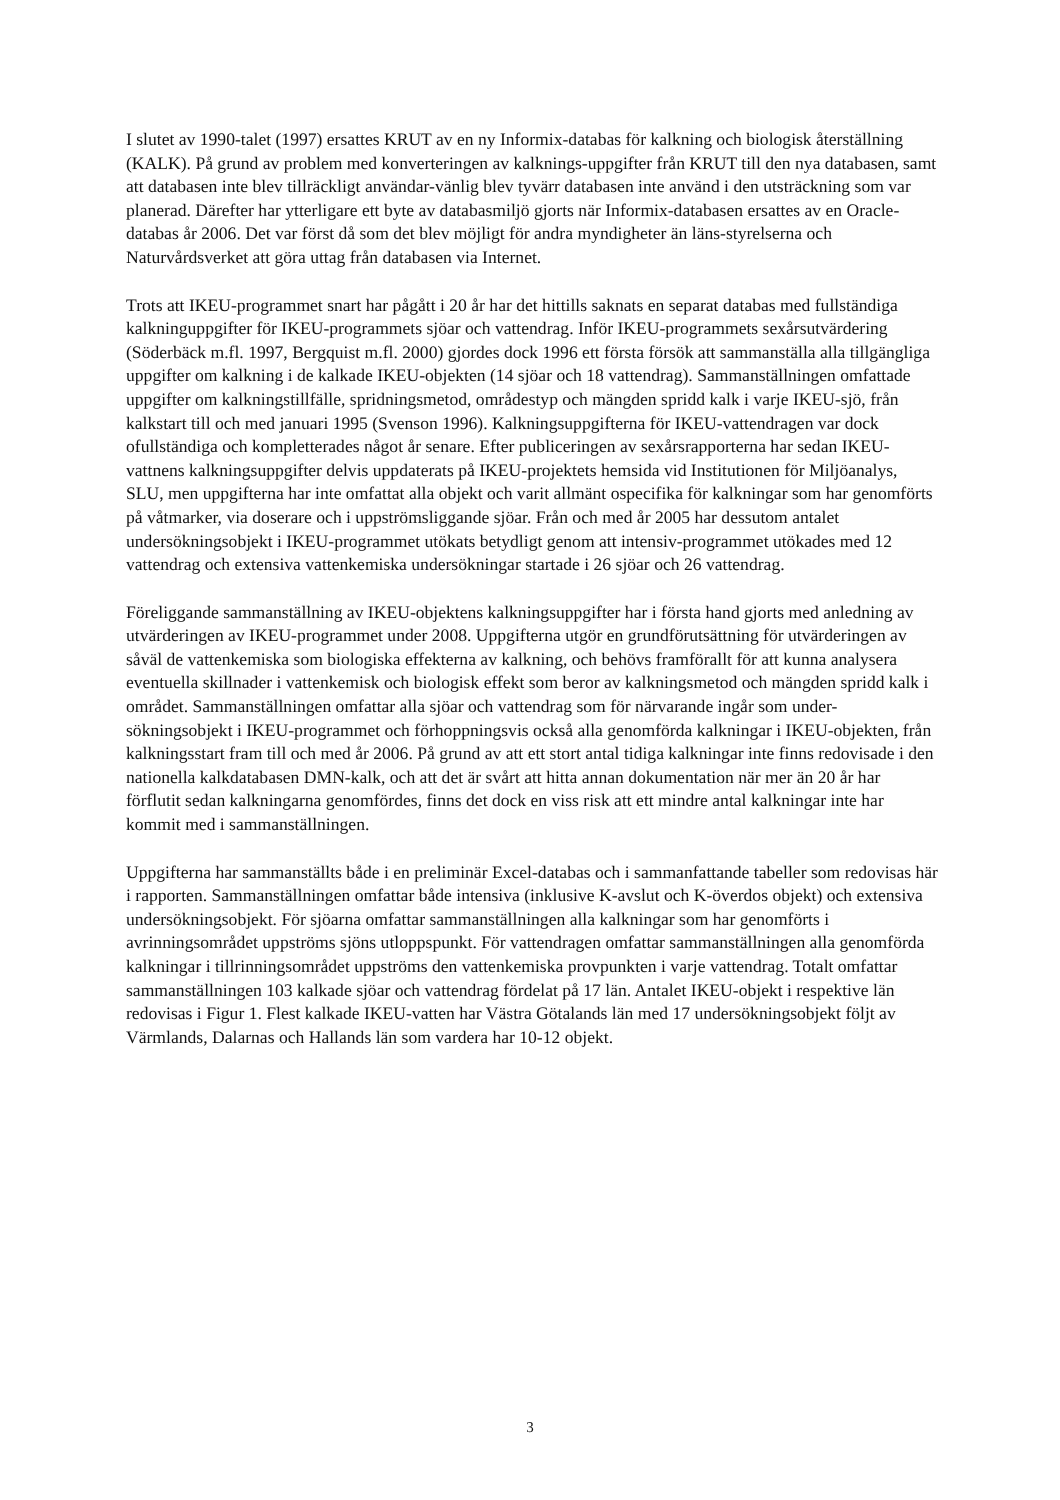I slutet av 1990-talet (1997) ersattes KRUT av en ny Informix-databas för kalkning och biologisk återställning (KALK). På grund av problem med konverteringen av kalknings-uppgifter från KRUT till den nya databasen, samt att databasen inte blev tillräckligt användar-vänlig blev tyvärr databasen inte använd i den utsträckning som var planerad. Därefter har ytterligare ett byte av databasmiljö gjorts när Informix-databasen ersattes av en Oracle-databas år 2006. Det var först då som det blev möjligt för andra myndigheter än läns-styrelserna och Naturvårdsverket att göra uttag från databasen via Internet.
Trots att IKEU-programmet snart har pågått i 20 år har det hittills saknats en separat databas med fullständiga kalkninguppgifter för IKEU-programmets sjöar och vattendrag. Inför IKEU-programmets sexårsutvärdering (Söderbäck m.fl. 1997, Bergquist m.fl. 2000) gjordes dock 1996 ett första försök att sammanställa alla tillgängliga uppgifter om kalkning i de kalkade IKEU-objekten (14 sjöar och 18 vattendrag). Sammanställningen omfattade uppgifter om kalkningstillfälle, spridningsmetod, områdestyp och mängden spridd kalk i varje IKEU-sjö, från kalkstart till och med januari 1995 (Svenson 1996). Kalkningsuppgifterna för IKEU-vattendragen var dock ofullständiga och kompletterades något år senare. Efter publiceringen av sexårsrapporterna har sedan IKEU-vattnens kalkningsuppgifter delvis uppdaterats på IKEU-projektets hemsida vid Institutionen för Miljöanalys, SLU, men uppgifterna har inte omfattat alla objekt och varit allmänt ospecifika för kalkningar som har genomförts på våtmarker, via doserare och i uppströmsliggande sjöar. Från och med år 2005 har dessutom antalet undersökningsobjekt i IKEU-programmet utökats betydligt genom att intensiv-programmet utökades med 12 vattendrag och extensiva vattenkemiska undersökningar startade i 26 sjöar och 26 vattendrag.
Föreliggande sammanställning av IKEU-objektens kalkningsuppgifter har i första hand gjorts med anledning av utvärderingen av IKEU-programmet under 2008. Uppgifterna utgör en grundförutsättning för utvärderingen av såväl de vattenkemiska som biologiska effekterna av kalkning, och behövs framförallt för att kunna analysera eventuella skillnader i vattenkemisk och biologisk effekt som beror av kalkningsmetod och mängden spridd kalk i området. Sammanställningen omfattar alla sjöar och vattendrag som för närvarande ingår som under-sökningsobjekt i IKEU-programmet och förhoppningsvis också alla genomförda kalkningar i IKEU-objekten, från kalkningsstart fram till och med år 2006. På grund av att ett stort antal tidiga kalkningar inte finns redovisade i den nationella kalkdatabasen DMN-kalk, och att det är svårt att hitta annan dokumentation när mer än 20 år har förflutit sedan kalkningarna genomfördes, finns det dock en viss risk att ett mindre antal kalkningar inte har kommit med i sammanställningen.
Uppgifterna har sammanställts både i en preliminär Excel-databas och i sammanfattande tabeller som redovisas här i rapporten. Sammanställningen omfattar både intensiva (inklusive K-avslut och K-överdos objekt) och extensiva undersökningsobjekt. För sjöarna omfattar sammanställningen alla kalkningar som har genomförts i avrinningsområdet uppströms sjöns utloppspunkt. För vattendragen omfattar sammanställningen alla genomförda kalkningar i tillrinningsområdet uppströms den vattenkemiska provpunkten i varje vattendrag. Totalt omfattar sammanställningen 103 kalkade sjöar och vattendrag fördelat på 17 län. Antalet IKEU-objekt i respektive län redovisas i Figur 1. Flest kalkade IKEU-vatten har Västra Götalands län med 17 undersökningsobjekt följt av Värmlands, Dalarnas och Hallands län som vardera har 10-12 objekt.
3